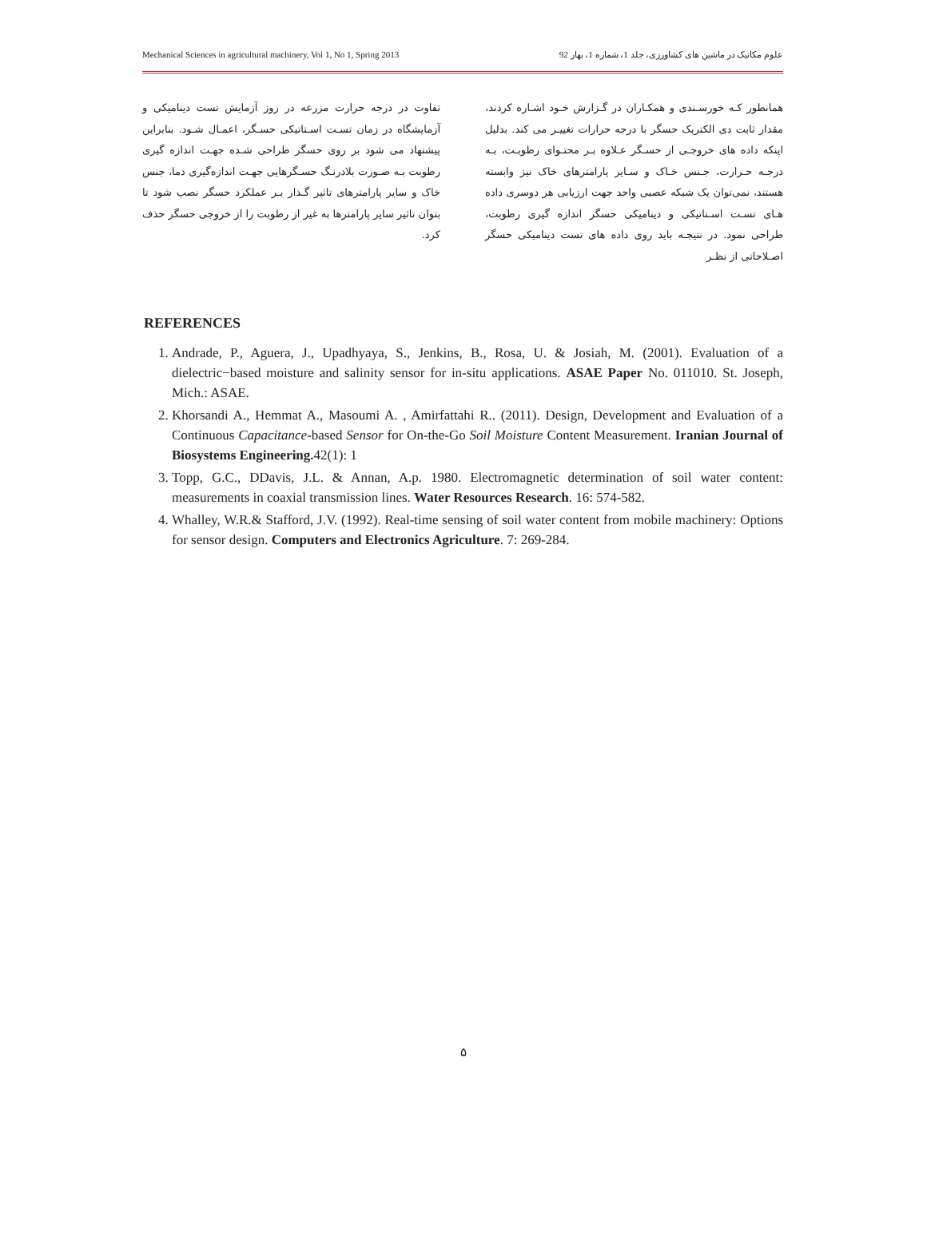Mechanical Sciences in agricultural machinery, Vol 1, No 1, Spring 2013 علوم مکانیک در ماشین های کشاورزی، جلد 1، شماره 1، بهار 92
همانطور کـه خورسـندی و همکـاران در گـزارش خـود اشـاره کردند، مقدار ثابت دی الکتریک حسگر با درجه حرارات تغییـر می کند. بدلیل اینکه داده های خروجـی از حسـگر عـلاوه بـر محتـوای رطوبـت، بـه درجـه حـرارت، جـنس خـاک و سـایر پارامترهای خاک نیز وابسته هستند، نمی‌توان یک شبکه عصبی واحد جهت ارزیابی هر دوسری داده هـای تسـت اسـتاتیکی و دینامیکی حسگر اندازه گیری رطوبت، طراحی نمود. در نتیجـه باید روی داده های تست دینامیکی حسگر اصـلاحاتی از نظـر
تفاوت در درجه حرارت مزرعه در روز آزمایش تست دینامیکی و آزمایشگاه در زمان تسـت اسـتاتیکی حسـگر، اعمـال شـود. بنابراین پیشنهاد می شود بر روی حسگر طراحی شـده جهـت اندازه گیری رطوبت بـه صـورت بلادرنـگ حسـگرهایی جهـت اندازه‌گیری دما، جنس خاک و سایر پارامترهای تاثیر گـذار بـر عملکرد حسگر نصب شود تا بتوان تاثیر سایر پارامترها به غیر از رطوبت را از خروجی حسگر حذف کرد.
REFERENCES
1. Andrade, P., Aguera, J., Upadhyaya, S., Jenkins, B., Rosa, U. & Josiah, M. (2001). Evaluation of a dielectric−based moisture and salinity sensor for in-situ applications. ASAE Paper No. 011010. St. Joseph, Mich.: ASAE.
2. Khorsandi A., Hemmat A., Masoumi A. , Amirfattahi R.. (2011). Design, Development and Evaluation of a Continuous Capacitance-based Sensor for On-the-Go Soil Moisture Content Measurement. Iranian Journal of Biosystems Engineering. 42(1): 1
3. Topp, G.C., DDavis, J.L. & Annan, A.p. 1980. Electromagnetic determination of soil water content: measurements in coaxial transmission lines. Water Resources Research. 16: 574-582.
4. Whalley, W.R.& Stafford, J.V. (1992). Real-time sensing of soil water content from mobile machinery: Options for sensor design. Computers and Electronics Agriculture. 7: 269-284.
۵